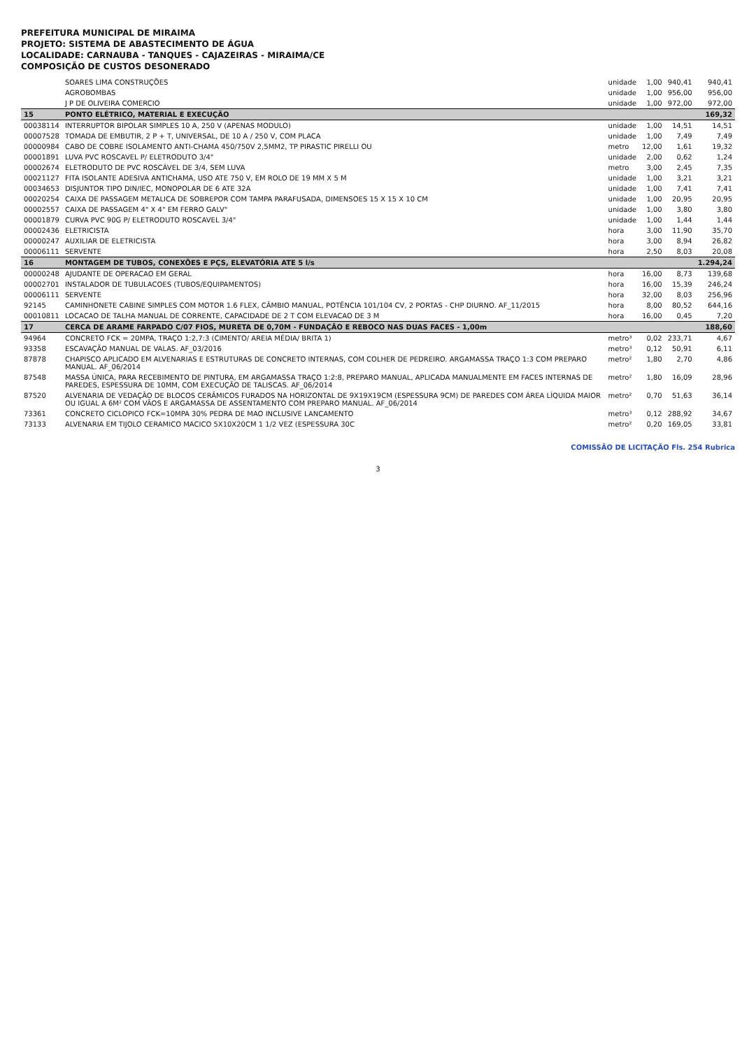PREFEITURA MUNICIPAL DE MIRAIMA
PROJETO: SISTEMA DE ABASTECIMENTO DE ÁGUA
LOCALIDADE: CARNAUBA - TANQUES - CAJAZEIRAS - MIRAIMA/CE
COMPOSIÇÃO DE CUSTOS DESONERADO
| | SOARES LIMA CONSTRUÇÕES | unidade | 1,00 | 940,41 | 940,41 |
| | AGROBOMBAS | unidade | 1,00 | 956,00 | 956,00 |
| | J P DE OLIVEIRA COMERCIO | unidade | 1,00 | 972,00 | 972,00 |
| 15 | PONTO ELÉTRICO, MATERIAL E EXECUÇÃO | | | | 169,32 |
| 00038114 | INTERRUPTOR BIPOLAR SIMPLES 10 A, 250 V (APENAS MODULO) | unidade | 1,00 | 14,51 | 14,51 |
| 00007528 | TOMADA DE EMBUTIR, 2 P + T, UNIVERSAL, DE 10 A / 250 V, COM PLACA | unidade | 1,00 | 7,49 | 7,49 |
| 00000984 | CABO DE COBRE ISOLAMENTO ANTI-CHAMA 450/750V 2,5MM2, TP PIRASTIC PIRELLI OU | metro | 12,00 | 1,61 | 19,32 |
| 00001891 | LUVA PVC ROSCAVEL P/ ELETRODUTO 3/4" | unidade | 2,00 | 0,62 | 1,24 |
| 00002674 | ELETRODUTO DE PVC ROSCÁVEL DE 3/4, SEM LUVA | metro | 3,00 | 2,45 | 7,35 |
| 00021127 | FITA ISOLANTE ADESIVA ANTICHAMA, USO ATE 750 V, EM ROLO DE 19 MM X 5 M | unidade | 1,00 | 3,21 | 3,21 |
| 00034653 | DISJUNTOR TIPO DIN/IEC, MONOPOLAR DE 6 ATE 32A | unidade | 1,00 | 7,41 | 7,41 |
| 00020254 | CAIXA DE PASSAGEM METALICA DE SOBREPOR COM TAMPA PARAFUSADA, DIMENSOES 15 X 15 X 10 CM | unidade | 1,00 | 20,95 | 20,95 |
| 00002557 | CAIXA DE PASSAGEM 4" X 4" EM FERRO GALV" | unidade | 1,00 | 3,80 | 3,80 |
| 00001879 | CURVA PVC 90G P/ ELETRODUTO ROSCAVEL 3/4" | unidade | 1,00 | 1,44 | 1,44 |
| 00002436 | ELETRICISTA | hora | 3,00 | 11,90 | 35,70 |
| 00000247 | AUXILIAR DE ELETRICISTA | hora | 3,00 | 8,94 | 26,82 |
| 00006111 | SERVENTE | hora | 2,50 | 8,03 | 20,08 |
| 16 | MONTAGEM DE TUBOS, CONEXÕES E PÇS, ELEVATÓRIA ATE 5 l/s | | | | 1.294,24 |
| 00000248 | AJUDANTE DE OPERACAO EM GERAL | hora | 16,00 | 8,73 | 139,68 |
| 00002701 | INSTALADOR DE TUBULACOES (TUBOS/EQUIPAMENTOS) | hora | 16,00 | 15,39 | 246,24 |
| 00006111 | SERVENTE | hora | 32,00 | 8,03 | 256,96 |
| 92145 | CAMINHONETE CABINE SIMPLES COM MOTOR 1.6 FLEX, CÂMBIO MANUAL, POTÊNCIA 101/104 CV, 2 PORTAS - CHP DIURNO. AF_11/2015 | hora | 8,00 | 80,52 | 644,16 |
| 00010811 | LOCACAO DE TALHA MANUAL DE CORRENTE, CAPACIDADE DE 2 T COM ELEVACAO DE 3 M | hora | 16,00 | 0,45 | 7,20 |
| 17 | CERCA DE ARAME FARPADO C/07 FIOS, MURETA DE 0,70M - FUNDAÇÃO E REBOCO NAS DUAS FACES - 1,00m | | | | 188,60 |
| 94964 | CONCRETO FCK = 20MPA, TRAÇO 1:2,7:3 (CIMENTO/ AREIA MÉDIA/ BRITA 1) | metro³ | 0,02 | 233,71 | 4,67 |
| 93358 | ESCAVAÇÃO MANUAL DE VALAS. AF_03/2016 | metro³ | 0,12 | 50,91 | 6,11 |
| 87878 | CHAPISCO APLICADO EM ALVENARIAS E ESTRUTURAS DE CONCRETO INTERNAS, COM COLHER DE PEDREIRO. ARGAMASSA TRAÇO 1:3 COM PREPARO MANUAL. AF_06/2014 | metro² | 1,80 | 2,70 | 4,86 |
| 87548 | MASSA ÚNICA, PARA RECEBIMENTO DE PINTURA, EM ARGAMASSA TRAÇO 1:2:8, PREPARO MANUAL, APLICADA MANUALMENTE EM FACES INTERNAS DE PAREDES, ESPESSURA DE 10MM, COM EXECUÇÃO DE TALISCAS. AF_06/2014 | metro² | 1,80 | 16,09 | 28,96 |
| 87520 | ALVENARIA DE VEDAÇÃO DE BLOCOS CERÂMICOS FURADOS NA HORIZONTAL DE 9X19X19CM (ESPESSURA 9CM) DE PAREDES COM ÁREA LÍQUIDA MAIOR OU IGUAL A 6M² COM VÃOS E ARGAMASSA DE ASSENTAMENTO COM PREPARO MANUAL. AF_06/2014 | metro² | 0,70 | 51,63 | 36,14 |
| 73361 | CONCRETO CICLOPICO FCK=10MPA 30% PEDRA DE MAO INCLUSIVE LANCAMENTO | metro³ | 0,12 | 288,92 | 34,67 |
| 73133 | ALVENARIA EM TIJOLO CERAMICO MACICO 5X10X20CM 1 1/2 VEZ (ESPESSURA 30C | metro² | 0,20 | 169,05 | 33,81 |
COMISSÃO DE LICITAÇÃO Fls. 254 Rubrica
3